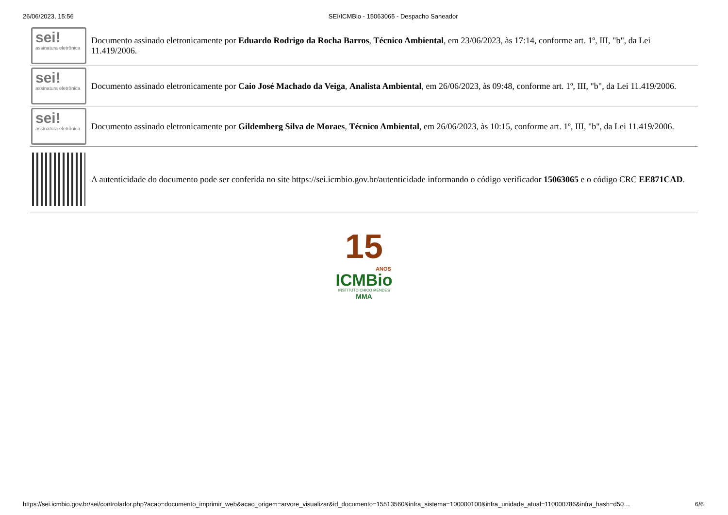26/06/2023, 15:56 SEI/ICMBio - 15063065 - Despacho Saneador
| sei! assinatura eletrônica | Documento assinado eletronicamente por Eduardo Rodrigo da Rocha Barros , Técnico Ambiental , em 23/06/2023, às 17:14, conforme art. 1º, III, "b", da Lei 11.419/2006. |
| sei! assinatura eletrônica | Documento assinado eletronicamente por Caio José Machado da Veiga , Analista Ambiental , em 26/06/2023, às 09:48, conforme art. 1º, III, "b", da Lei 11.419/2006. |
| sei! assinatura eletrônica | Documento assinado eletronicamente por Gildemberg Silva de Moraes , Técnico Ambiental , em 26/06/2023, às 10:15, conforme art. 1º, III, "b", da Lei 11.419/2006. |
| | A autenticidade do documento pode ser conferida no site https://sei.icmbio.gov.br/autenticidade informando o código verificador 15063065 e o código CRC EE871CAD . |
15
ANOS
ICMBio
INSTITUTO CHICO MENDES
MMA
https://sei.icmbio.gov.br/sei/controlador.php?acao=documento_imprimir_web&acao_origem=arvore_visualizar&id_documento=15513560&infra_sistema=100000100&infra_unidade_atual=110000786&infra_hash=d50… 6/6